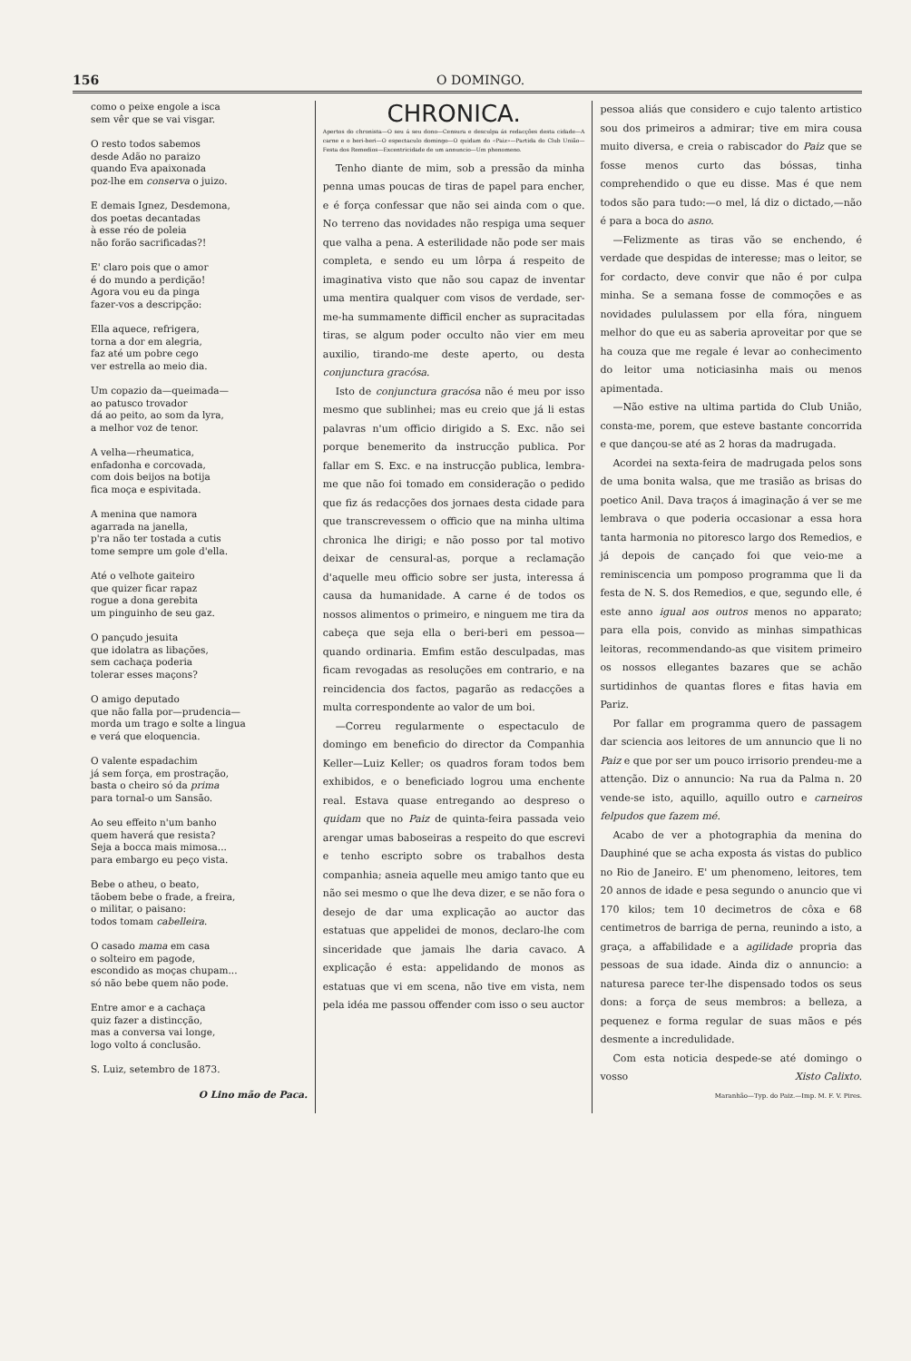156 O DOMINGO.
como o peixe engole a isca
sem vêr que se vai visgar.
O resto todos sabemos
desde Adão no paraizo
quando Eva apaixonada
poz-lhe em conserva o juizo.
E demais Ignez, Desdemona,
dos poetas decantadas
à esse réo de poleia
não forão sacrificadas?!
E' claro pois que o amor
é do mundo a perdição!
Agora vou eu da pinga
fazer-vos a descripção:
Ella aquece, refrigera,
torna a dor em alegria,
faz até um pobre cego
ver estrella ao meio dia.
Um copazio da—queimada—
ao patusco trovador
dá ao peito, ao som da lyra,
a melhor voz de tenor.
A velha—rheumatica,
enfadonha e corcovada,
com dois beijos na botija
fica moça e espivitada.
A menina que namora
agarrada na janella,
p'ra não ter tostada a cutis
tome sempre um gole d'ella.
Até o velhote gaiteiro
que quizer ficar rapaz
rogue a dona gerebita
um pinguinho de seu gaz.
O pançudo jesuita
que idolatra as libações,
sem cachaça poderia
tolerar esses maçons?
O amigo deputado
que não falla por—prudencia—
morda um trago e solte a lingua
e verá que eloquencia.
O valente espadachim
já sem força, em prostração,
basta o cheiro só da prima
para tornal-o um Sansão.
Ao seu effeito n'um banho
quem haverá que resista?
Seja a bocca mais mimosa...
para embargo eu peço vista.
Bebe o atheu, o beato,
tãobem bebe o frade, a freira,
o militar, o paisano:
todos tomam cabelleira.
O casado mama em casa
o solteiro em pagode,
escondido as moças chupam...
só não bebe quem não pode.
Entre amor e a cachaça
quiz fazer a distincção,
mas a conversa vai longe,
logo volto á conclusão.
S. Luiz, setembro de 1873.
O Lino mão de Paca.
CHRONICA.
Apertos do chronista—O seu á seu dono—Censura e desculpa ás redacções desta cidade—A carne e o beri-beri—O espectaculo domingo—O quidam do «Paiz»—Partida do Club União—Festa dos Remedios—Excentricidade de um annuncio—Um phenomeno.
Tenho diante de mim, sob a pressão da minha penna umas poucas de tiras de papel para encher, e é força confessar que não sei ainda com o que. No terreno das novidades não respiga uma sequer que valha a pena. A esterilidade não pode ser mais completa, e sendo eu um lôrpa á respeito de imaginativa visto que não sou capaz de inventar uma mentira qualquer com visos de verdade, ser-me-ha summamente difficil encher as supracitadas tiras, se algum poder occulto não vier em meu auxilio, tirando-me deste aperto, ou desta conjunctura gracósa.
Isto de conjunctura gracósa não é meu por isso mesmo que sublinhei; mas eu creio que já li estas palavras n'um officio dirigido a S. Exc. não sei porque benemerito da instrucção publica. Por fallar em S. Exc. e na instrucção publica, lembra-me que não foi tomado em consideração o pedido que fiz ás redacções dos jornaes desta cidade para que transcrevessem o officio que na minha ultima chronica lhe dirigi; e não posso por tal motivo deixar de censural-as, porque a reclamação d'aquelle meu officio sobre ser justa, interessa á causa da humanidade. A carne é de todos os nossos alimentos o primeiro, e ninguem me tira da cabeça que seja ella o beri-beri em pessoa—quando ordinaria. Emfim estão desculpadas, mas ficam revogadas as resoluções em contrario, e na reincidencia dos factos, pagarão as redacções a multa correspondente ao valor de um boi.
—Correu regularmente o espectaculo de domingo em beneficio do director da Companhia Keller—Luiz Keller; os quadros foram todos bem exhibidos, e o beneficiado logrou uma enchente real. Estava quase entregando ao despreso o quidam que no Paiz de quinta-feira passada veio arengar umas baboseiras a respeito do que escrevi e tenho escripto sobre os trabalhos desta companhia; asneia aquelle meu amigo tanto que eu não sei mesmo o que lhe deva dizer, e se não fora o desejo de dar uma explicação ao auctor das estatuas que appelidei de monos, declaro-lhe com sinceridade que jamais lhe daria cavaco. A explicação é esta: appelidando de monos as estatuas que vi em scena, não tive em vista, nem pela idéa me passou offender com isso o seu auctor
pessoa aliás que considero e cujo talento artistico sou dos primeiros a admirar; tive em mira cousa muito diversa, e creia o rabiscador do Paiz que se fosse menos curto das bóssas, tinha comprehendido o que eu disse. Mas é que nem todos são para tudo:—o mel, lá diz o dictado,—não é para a boca do asno.
—Felizmente as tiras vão se enchendo, é verdade que despidas de interesse; mas o leitor, se for cordacto, deve convir que não é por culpa minha. Se a semana fosse de commoções e as novidades pululassem por ella fóra, ninguem melhor do que eu as saberia aproveitar por que se ha couza que me regale é levar ao conhecimento do leitor uma noticiasinha mais ou menos apimentada.
—Não estive na ultima partida do Club União, consta-me, porem, que esteve bastante concorrida e que dançou-se até as 2 horas da madrugada.
Acordei na sexta-feira de madrugada pelos sons de uma bonita walsa, que me trasião as brisas do poetico Anil. Dava traços á imaginação á ver se me lembrava o que poderia occasionar a essa hora tanta harmonia no pitoresco largo dos Remedios, e já depois de cançado foi que veio-me a reminiscencia um pomposo programma que li da festa de N. S. dos Remedios, e que, segundo elle, é este anno igual aos outros menos no apparato; para ella pois, convido as minhas simpathicas leitoras, recommendando-as que visitem primeiro os nossos ellegantes bazares que se achão surtidinhos de quantas flores e fitas havia em Pariz.
Por fallar em programma quero de passagem dar sciencia aos leitores de um annuncio que li no Paiz e que por ser um pouco irrisorio prendeu-me a attenção. Diz o annuncio: Na rua da Palma n. 20 vende-se isto, aquillo, aquillo outro e carneiros felpudos que fazem mé.
Acabo de ver a photographia da menina do Dauphiné que se acha exposta ás vistas do publico no Rio de Janeiro. E' um phenomeno, leitores, tem 20 annos de idade e pesa segundo o anuncio que vi 170 kilos; tem 10 decimetros de côxa e 68 centimetros de barriga de perna, reunindo a isto, a graça, a affabilidade e a agilidade propria das pessoas de sua idade. Ainda diz o annuncio: a naturesa parece ter-lhe dispensado todos os seus dons: a força de seus membros: a belleza, a pequenez e forma regular de suas mãos e pés desmente a incredulidade.
Com esta noticia despede-se até domingo o vosso Xisto Calixto.
Maranhão—Typ. do Paiz.—Imp. M. F. V. Pires.